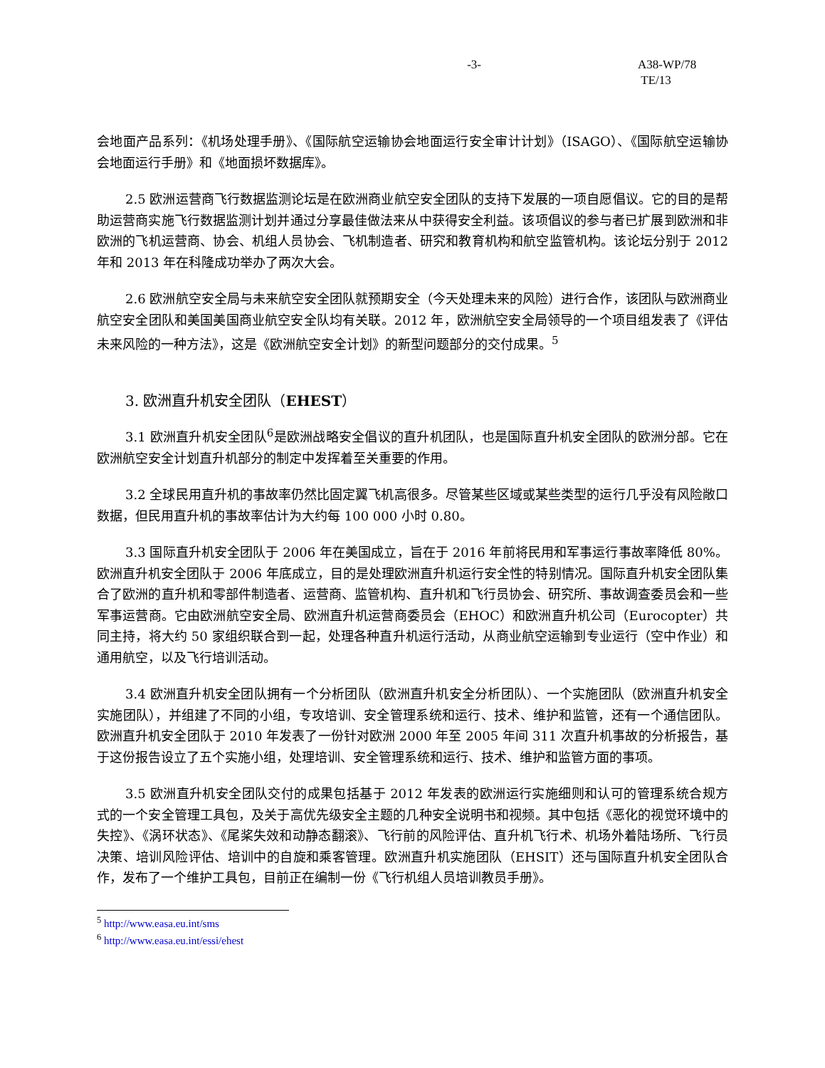-3- A38-WP/78
TE/13
会地面产品系列：《机场处理手册》、《国际航空运输协会地面运行安全审计计划》（ISAGO）、《国际航空运输协会地面运行手册》和《地面损坏数据库》。
2.5 欧洲运营商飞行数据监测论坛是在欧洲商业航空安全团队的支持下发展的一项自愿倡议。它的目的是帮助运营商实施飞行数据监测计划并通过分享最佳做法来从中获得安全利益。该项倡议的参与者已扩展到欧洲和非欧洲的飞机运营商、协会、机组人员协会、飞机制造者、研究和教育机构和航空监管机构。该论坛分别于 2012 年和 2013 年在科隆成功举办了两次大会。
2.6 欧洲航空安全局与未来航空安全团队就预期安全（今天处理未来的风险）进行合作，该团队与欧洲商业航空安全团队和美国美国商业航空安全队均有关联。2012 年，欧洲航空安全局领导的一个项目组发表了《评估未来风险的一种方法》，这是《欧洲航空安全计划》的新型问题部分的交付成果。<sup>5</sup>
3. 欧洲直升机安全团队（EHEST）
3.1 欧洲直升机安全团队<sup>6</sup>是欧洲战略安全倡议的直升机团队，也是国际直升机安全团队的欧洲分部。它在欧洲航空安全计划直升机部分的制定中发挥着至关重要的作用。
3.2 全球民用直升机的事故率仍然比固定翼飞机高很多。尽管某些区域或某些类型的运行几乎没有风险敞口数据，但民用直升机的事故率估计为大约每 100 000 小时 0.80。
3.3 国际直升机安全团队于 2006 年在美国成立，旨在于 2016 年前将民用和军事运行事故率降低 80%。欧洲直升机安全团队于 2006 年底成立，目的是处理欧洲直升机运行安全性的特别情况。国际直升机安全团队集合了欧洲的直升机和零部件制造者、运营商、监管机构、直升机和飞行员协会、研究所、事故调查委员会和一些军事运营商。它由欧洲航空安全局、欧洲直升机运营商委员会（EHOC）和欧洲直升机公司（Eurocopter）共同主持，将大约 50 家组织联合到一起，处理各种直升机运行活动，从商业航空运输到专业运行（空中作业）和通用航空，以及飞行培训活动。
3.4 欧洲直升机安全团队拥有一个分析团队（欧洲直升机安全分析团队）、一个实施团队（欧洲直升机安全实施团队），并组建了不同的小组，专攻培训、安全管理系统和运行、技术、维护和监管，还有一个通信团队。欧洲直升机安全团队于 2010 年发表了一份针对欧洲 2000 年至 2005 年间 311 次直升机事故的分析报告，基于这份报告设立了五个实施小组，处理培训、安全管理系统和运行、技术、维护和监管方面的事项。
3.5 欧洲直升机安全团队交付的成果包括基于 2012 年发表的欧洲运行实施细则和认可的管理系统合规方式的一个安全管理工具包，及关于高优先级安全主题的几种安全说明书和视频。其中包括《恶化的视觉环境中的失控》、《涡环状态》、《尾桨失效和动静态翻滚》、飞行前的风险评估、直升机飞行术、机场外着陆场所、飞行员决策、培训风险评估、培训中的自旋和乘客管理。欧洲直升机实施团队（EHSIT）还与国际直升机安全团队合作，发布了一个维护工具包，目前正在编制一份《飞行机组人员培训教员手册》。
<sup>5</sup> http://www.easa.eu.int/sms
<sup>6</sup> http://www.easa.eu.int/essi/ehest